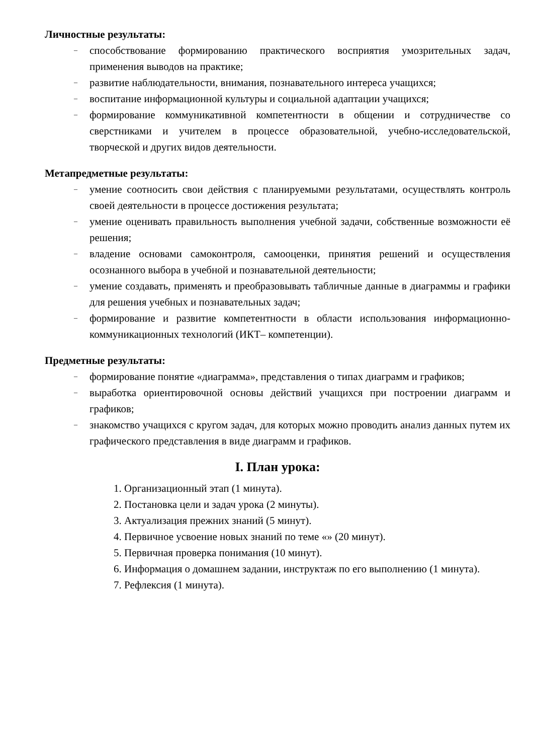Личностные результаты:
– способствование формированию практического восприятия умозрительных задач, применения выводов на практике;
– развитие наблюдательности, внимания, познавательного интереса учащихся;
– воспитание информационной культуры и социальной адаптации учащихся;
– формирование коммуникативной компетентности в общении и сотрудничестве со сверстниками и учителем в процессе образовательной, учебно-исследовательской, творческой и других видов деятельности.
Метапредметные результаты:
– умение соотносить свои действия с планируемыми результатами, осуществлять контроль своей деятельности в процессе достижения результата;
– умение оценивать правильность выполнения учебной задачи, собственные возможности её решения;
– владение основами самоконтроля, самооценки, принятия решений и осуществления осознанного выбора в учебной и познавательной деятельности;
– умение создавать, применять и преобразовывать табличные данные в диаграммы и графики для решения учебных и познавательных задач;
– формирование и развитие компетентности в области использования информационно-коммуникационных технологий (ИКТ– компетенции).
Предметные результаты:
– формирование понятие «диаграмма», представления о типах диаграмм и графиков;
– выработка ориентировочной основы действий учащихся при построении диаграмм и графиков;
– знакомство учащихся с кругом задач, для которых можно проводить анализ данных путем их графического представления в виде диаграмм и графиков.
I. План урока:
1. Организационный этап (1 минута).
2. Постановка цели и задач урока (2 минуты).
3. Актуализация прежних знаний (5 минут).
4. Первичное усвоение новых знаний по теме «» (20 минут).
5. Первичная проверка понимания (10 минут).
6. Информация о домашнем задании, инструктаж по его выполнению (1 минута).
7. Рефлексия (1 минута).